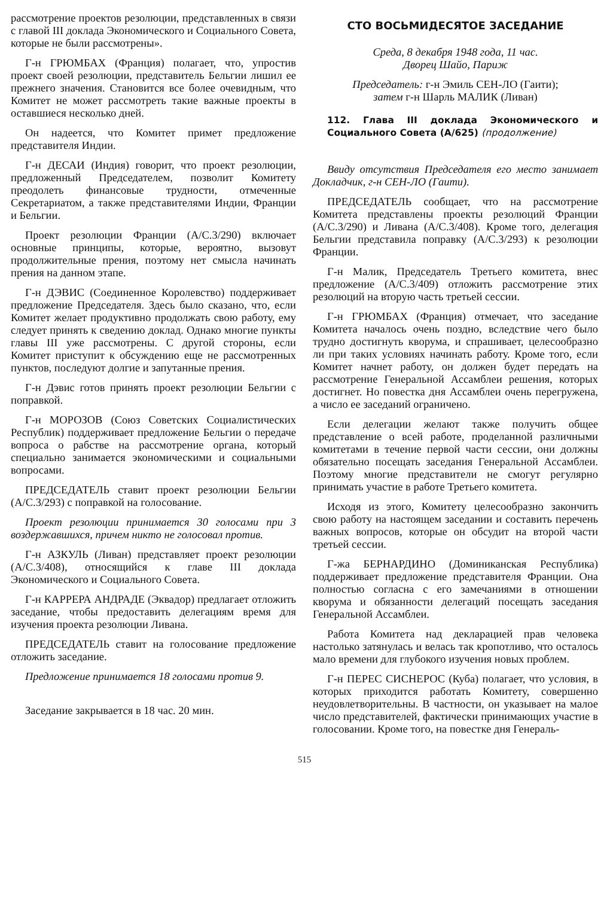рассмотрение проектов резолюции, представленных в связи с главой III доклада Экономического и Социального Совета, которые не были рассмотрены».
Г-н ГРЮМБАХ (Франция) полагает, что, упростив проект своей резолюции, представитель Бельгии лишил ее прежнего значения. Становится все более очевидным, что Комитет не может рассмотреть такие важные проекты в оставшиеся несколько дней.
Он надеется, что Комитет примет предложение представителя Индии.
Г-н ДЕСАИ (Индия) говорит, что проект резолюции, предложенный Председателем, позволит Комитету преодолеть финансовые трудности, отмеченные Секретариатом, а также представителями Индии, Франции и Бельгии.
Проект резолюции Франции (A/C.3/290) включает основные принципы, которые, вероятно, вызовут продолжительные прения, поэтому нет смысла начинать прения на данном этапе.
Г-н ДЭВИС (Соединенное Королевство) поддерживает предложение Председателя. Здесь было сказано, что, если Комитет желает продуктивно продолжать свою работу, ему следует принять к сведению доклад. Однако многие пункты главы III уже рассмотрены. С другой стороны, если Комитет приступит к обсуждению еще не рассмотренных пунктов, последуют долгие и запутанные прения.
Г-н Дэвис готов принять проект резолюции Бельгии с поправкой.
Г-н МОРОЗОВ (Союз Советских Социалистических Республик) поддерживает предложение Бельгии о передаче вопроса о рабстве на рассмотрение органа, который специально занимается экономическими и социальными вопросами.
ПРЕДСЕДАТЕЛЬ ставит проект резолюции Бельгии (A/C.3/293) с поправкой на голосование.
Проект резолюции принимается 30 голосами при 3 воздержавшихся, причем никто не голосовал против.
Г-н АЗКУЛЬ (Ливан) представляет проект резолюции (A/C.3/408), относящийся к главе III доклада Экономического и Социального Совета.
Г-н КАРРЕРА АНДРАДЕ (Эквадор) предлагает отложить заседание, чтобы предоставить делегациям время для изучения проекта резолюции Ливана.
ПРЕДСЕДАТЕЛЬ ставит на голосование предложение отложить заседание.
Предложение принимается 18 голосами против 9.
Заседание закрывается в 18 час. 20 мин.
СТО ВОСЬМИДЕСЯТОЕ ЗАСЕДАНИЕ
Среда, 8 декабря 1948 года, 11 час.
Дворец Шайо, Париж
Председатель: г-н Эмиль СЕН-ЛО (Гаити);
затем г-н Шарль МАЛИК (Ливан)
112. Глава III доклада Экономического и Социального Совета (A/625) (продолжение)
Ввиду отсутствия Председателя его место занимает Докладчик, г-н СЕН-ЛО (Гаити).
ПРЕДСЕДАТЕЛЬ сообщает, что на рассмотрение Комитета представлены проекты резолюций Франции (A/C.3/290) и Ливана (A/C.3/408). Кроме того, делегация Бельгии представила поправку (A/C.3/293) к резолюции Франции.
Г-н Малик, Председатель Третьего комитета, внес предложение (A/C.3/409) отложить рассмотрение этих резолюций на вторую часть третьей сессии.
Г-н ГРЮМБАХ (Франция) отмечает, что заседание Комитета началось очень поздно, вследствие чего было трудно достигнуть кворума, и спрашивает, целесообразно ли при таких условиях начинать работу. Кроме того, если Комитет начнет работу, он должен будет передать на рассмотрение Генеральной Ассамблеи решения, которых достигнет. Но повестка дня Ассамблеи очень перегружена, а число ее заседаний ограничено.
Если делегации желают также получить общее представление о всей работе, проделанной различными комитетами в течение первой части сессии, они должны обязательно посещать заседания Генеральной Ассамблеи. Поэтому многие представители не смогут регулярно принимать участие в работе Третьего комитета.
Исходя из этого, Комитету целесообразно закончить свою работу на настоящем заседании и составить перечень важных вопросов, которые он обсудит на второй части третьей сессии.
Г-жа БЕРНАРДИНО (Доминиканская Республика) поддерживает предложение представителя Франции. Она полностью согласна с его замечаниями в отношении кворума и обязанности делегаций посещать заседания Генеральной Ассамблеи.
Работа Комитета над декларацией прав человека настолько затянулась и велась так кропотливо, что осталось мало времени для глубокого изучения новых проблем.
Г-н ПЕРЕС СИСНЕРОС (Куба) полагает, что условия, в которых приходится работать Комитету, совершенно неудовлетворительны. В частности, он указывает на малое число представителей, фактически принимающих участие в голосовании. Кроме того, на повестке дня Генераль-
515